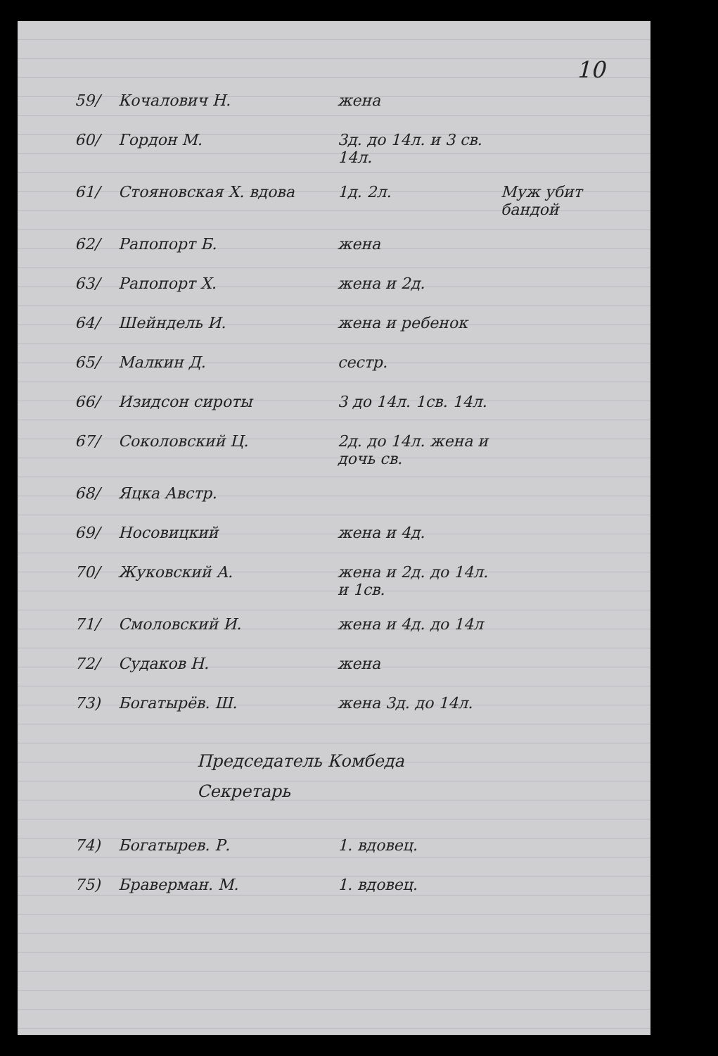10
| 59/ | Кочалович Н. | жена | |
| 60/ | Гордон М. | 3д. до 14л. и 3 св. 14л. | |
| 61/ | Стояновская Х. вдова | 1д. 2л. | Муж убит бандой |
| 62/ | Рапопорт Б. | жена | |
| 63/ | Рапопорт Х. | жена и 2д. | |
| 64/ | Шейндель И. | жена и ребенок | |
| 65/ | Малкин Д. | сестр. | |
| 66/ | Изидсон сироты | 3 до 14л. 1св. 14л. | |
| 67/ | Соколовский Ц. | 2д. до 14л. жена и дочь св. | |
| 68/ | Яцка Австр. | | |
| 69/ | Носовицкий | жена и 4д. | |
| 70/ | Жуковский А. | жена и 2д. до 14л. и 1св. | |
| 71/ | Смоловский И. | жена и 4д. до 14л | |
| 72/ | Судаков Н. | жена | |
| 73) | Богатырёв. Ш. | жена 3д. до 14л. | |
Председатель Комбеда
Секретарь
| 74) | Богатырев. Р. | 1. вдовец. | |
| 75) | Браверман. М. | 1. вдовец. | |